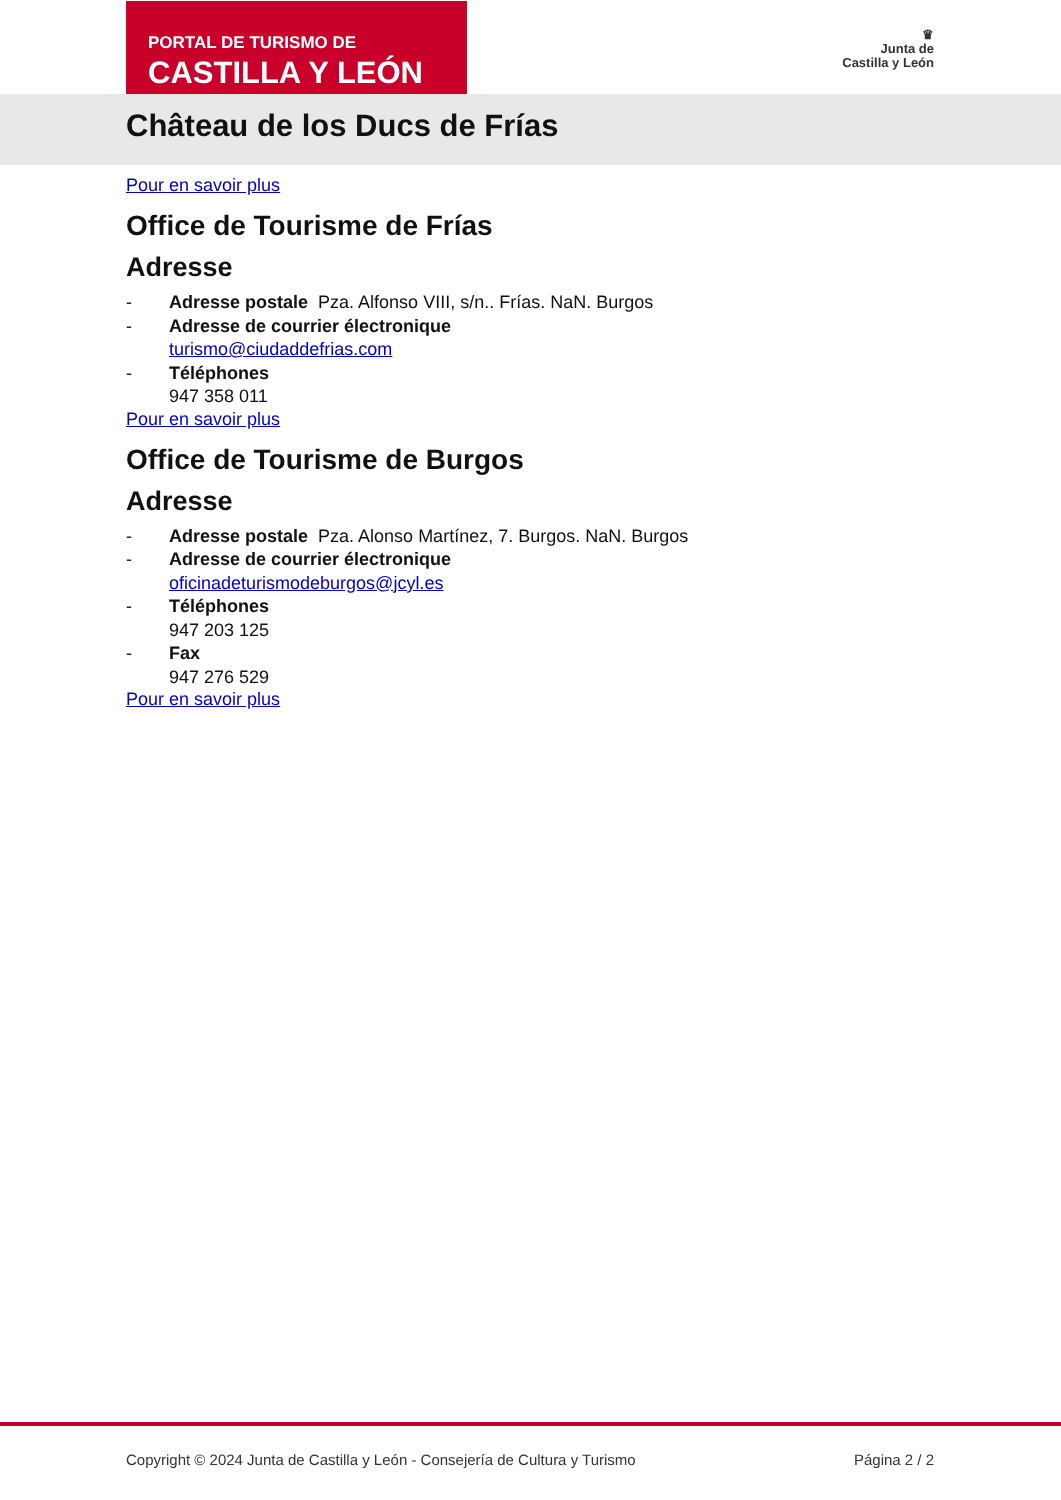PORTAL DE TURISMO DE
CASTILLA Y LEÓN
♛
Junta de
Castilla y León
Château de los Ducs de Frías
Pour en savoir plus
Office de Tourisme de Frías
Adresse
- Adresse postale Pza. Alfonso VIII, s/n.. Frías. NaN. Burgos
- Adresse de courrier électronique
turismo@ciudaddefrias.com
- Téléphones
947 358 011
Pour en savoir plus
Office de Tourisme de Burgos
Adresse
- Adresse postale Pza. Alonso Martínez, 7. Burgos. NaN. Burgos
- Adresse de courrier électronique
oficinadeturismodeburgos@jcyl.es
- Téléphones
947 203 125
- Fax
947 276 529
Pour en savoir plus
Copyright © 2024 Junta de Castilla y León - Consejería de Cultura y Turismo Página 2 / 2